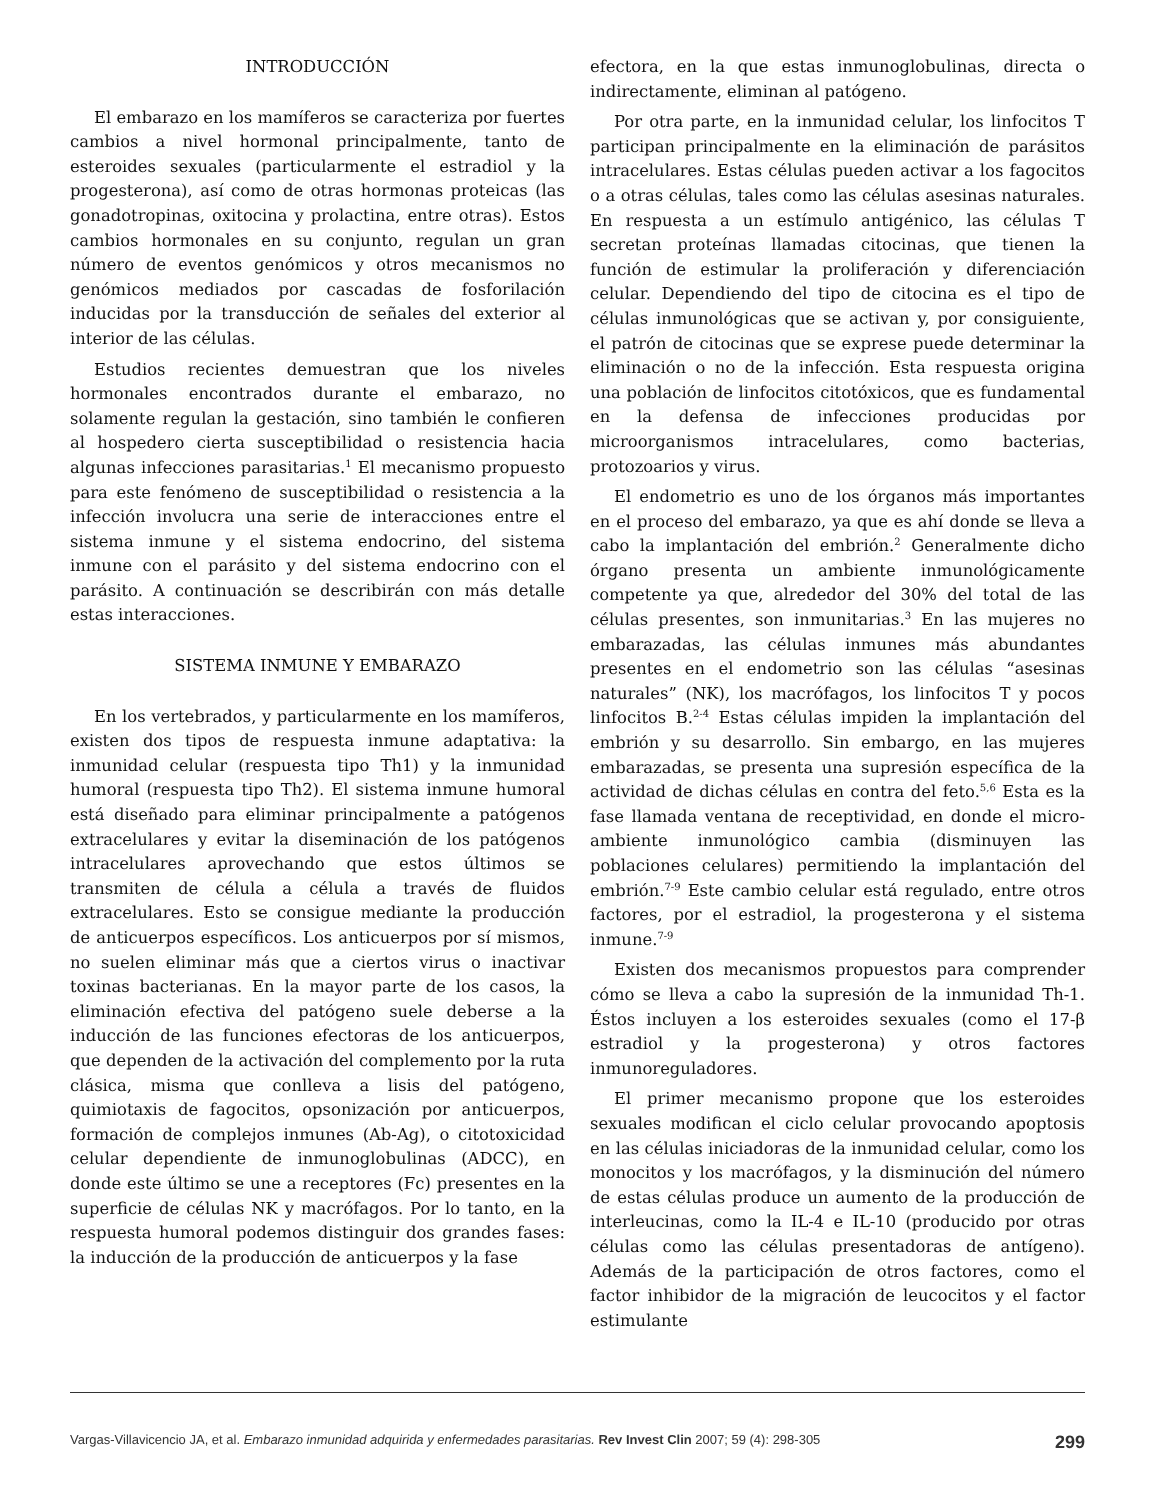INTRODUCCIÓN
El embarazo en los mamíferos se caracteriza por fuertes cambios a nivel hormonal principalmente, tanto de esteroides sexuales (particularmente el estradiol y la progesterona), así como de otras hormonas proteicas (las gonadotropinas, oxitocina y prolactina, entre otras). Estos cambios hormonales en su conjunto, regulan un gran número de eventos genómicos y otros mecanismos no genómicos mediados por cascadas de fosforilación inducidas por la transducción de señales del exterior al interior de las células.
Estudios recientes demuestran que los niveles hormonales encontrados durante el embarazo, no solamente regulan la gestación, sino también le confieren al hospedero cierta susceptibilidad o resistencia hacia algunas infecciones parasitarias.<sup>1</sup> El mecanismo propuesto para este fenómeno de susceptibilidad o resistencia a la infección involucra una serie de interacciones entre el sistema inmune y el sistema endocrino, del sistema inmune con el parásito y del sistema endocrino con el parásito. A continuación se describirán con más detalle estas interacciones.
SISTEMA INMUNE Y EMBARAZO
En los vertebrados, y particularmente en los mamíferos, existen dos tipos de respuesta inmune adaptativa: la inmunidad celular (respuesta tipo Th1) y la inmunidad humoral (respuesta tipo Th2). El sistema inmune humoral está diseñado para eliminar principalmente a patógenos extracelulares y evitar la diseminación de los patógenos intracelulares aprovechando que estos últimos se transmiten de célula a célula a través de fluidos extracelulares. Esto se consigue mediante la producción de anticuerpos específicos. Los anticuerpos por sí mismos, no suelen eliminar más que a ciertos virus o inactivar toxinas bacterianas. En la mayor parte de los casos, la eliminación efectiva del patógeno suele deberse a la inducción de las funciones efectoras de los anticuerpos, que dependen de la activación del complemento por la ruta clásica, misma que conlleva a lisis del patógeno, quimiotaxis de fagocitos, opsonización por anticuerpos, formación de complejos inmunes (Ab-Ag), o citotoxicidad celular dependiente de inmunoglobulinas (ADCC), en donde este último se une a receptores (Fc) presentes en la superficie de células NK y macrófagos. Por lo tanto, en la respuesta humoral podemos distinguir dos grandes fases: la inducción de la producción de anticuerpos y la fase
efectora, en la que estas inmunoglobulinas, directa o indirectamente, eliminan al patógeno.
Por otra parte, en la inmunidad celular, los linfocitos T participan principalmente en la eliminación de parásitos intracelulares. Estas células pueden activar a los fagocitos o a otras células, tales como las células asesinas naturales. En respuesta a un estímulo antigénico, las células T secretan proteínas llamadas citocinas, que tienen la función de estimular la proliferación y diferenciación celular. Dependiendo del tipo de citocina es el tipo de células inmunológicas que se activan y, por consiguiente, el patrón de citocinas que se exprese puede determinar la eliminación o no de la infección. Esta respuesta origina una población de linfocitos citotóxicos, que es fundamental en la defensa de infecciones producidas por microorganismos intracelulares, como bacterias, protozoarios y virus.
El endometrio es uno de los órganos más importantes en el proceso del embarazo, ya que es ahí donde se lleva a cabo la implantación del embrión.<sup>2</sup> Generalmente dicho órgano presenta un ambiente inmunológicamente competente ya que, alrededor del 30% del total de las células presentes, son inmunitarias.<sup>3</sup> En las mujeres no embarazadas, las células inmunes más abundantes presentes en el endometrio son las células “asesinas naturales” (NK), los macrófagos, los linfocitos T y pocos linfocitos B.<sup>2-4</sup> Estas células impiden la implantación del embrión y su desarrollo. Sin embargo, en las mujeres embarazadas, se presenta una supresión específica de la actividad de dichas células en contra del feto.<sup>5,6</sup> Esta es la fase llamada ventana de receptividad, en donde el micro-ambiente inmunológico cambia (disminuyen las poblaciones celulares) permitiendo la implantación del embrión.<sup>7-9</sup> Este cambio celular está regulado, entre otros factores, por el estradiol, la progesterona y el sistema inmune.<sup>7-9</sup>
Existen dos mecanismos propuestos para comprender cómo se lleva a cabo la supresión de la inmunidad Th-1. Éstos incluyen a los esteroides sexuales (como el 17-β estradiol y la progesterona) y otros factores inmunoreguladores.
El primer mecanismo propone que los esteroides sexuales modifican el ciclo celular provocando apoptosis en las células iniciadoras de la inmunidad celular, como los monocitos y los macrófagos, y la disminución del número de estas células produce un aumento de la producción de interleucinas, como la IL-4 e IL-10 (producido por otras células como las células presentadoras de antígeno). Además de la participación de otros factores, como el factor inhibidor de la migración de leucocitos y el factor estimulante
Vargas-Villavicencio JA, et al. Embarazo inmunidad adquirida y enfermedades parasitarias. Rev Invest Clin 2007; 59 (4): 298-305 299